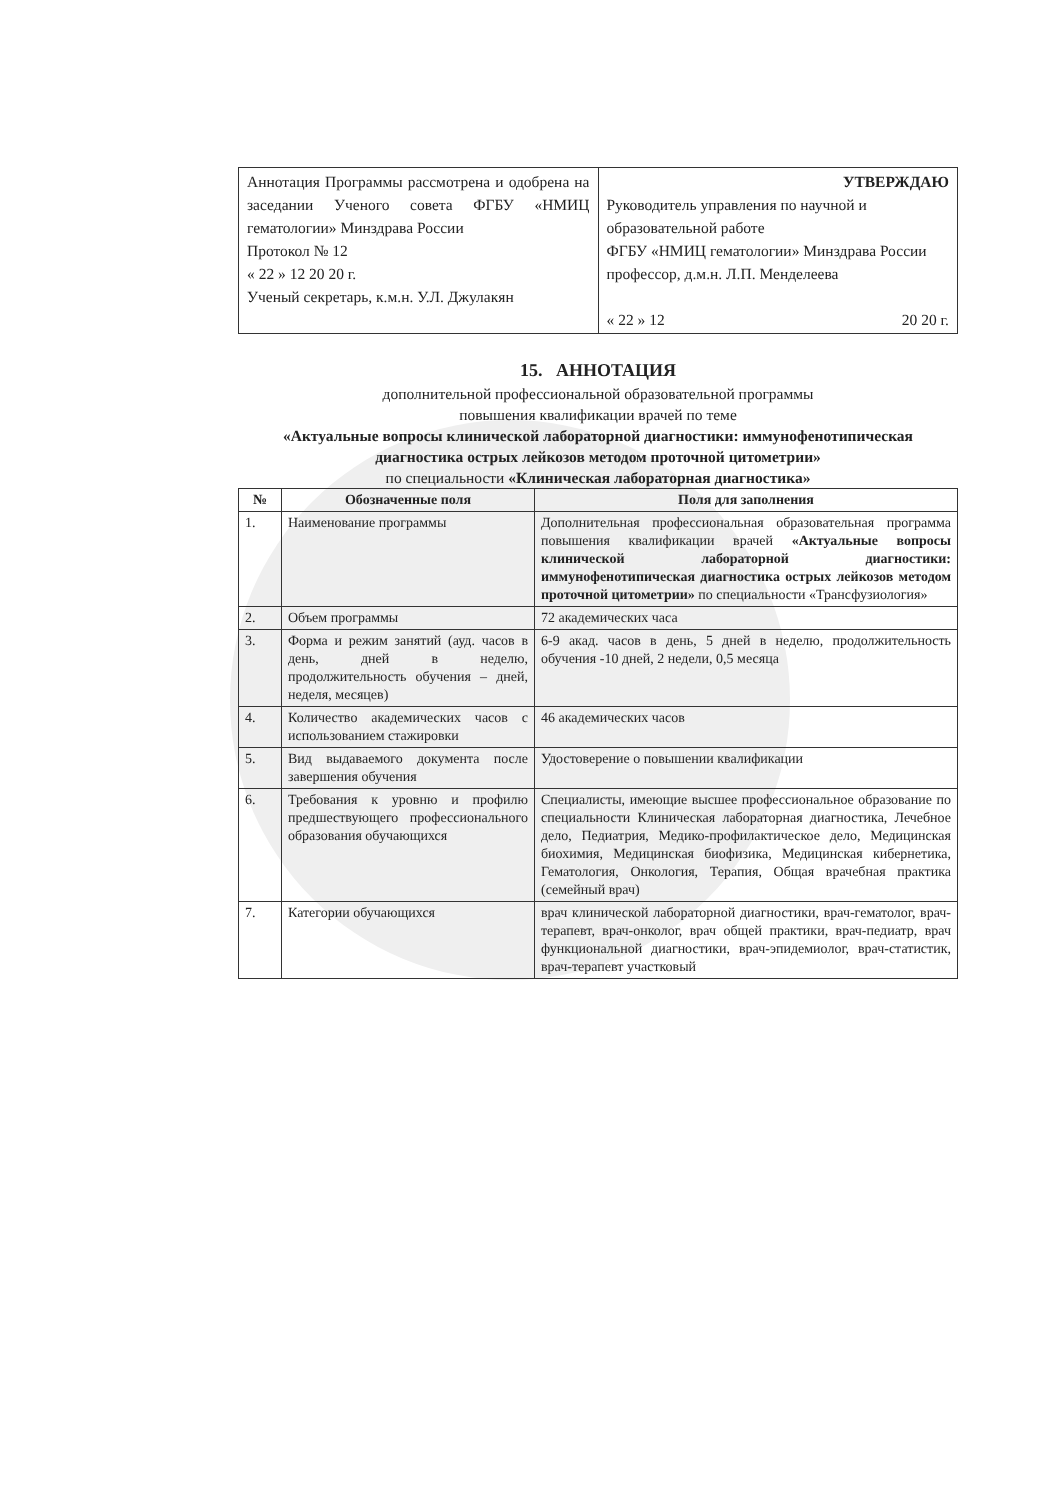| Аннотация Программы рассмотрена и одобрена на заседании Ученого совета ФГБУ «НМИЦ гематологии» Минздрава России Протокол № 12 « 22 » 12 20 20 г. Ученый секретарь, к.м.н. У.Л. Джулакян | УТВЕРЖДАЮ Руководитель управления по научной и образовательной работе ФГБУ «НМИЦ гематологии» Минздрава России профессор, д.м.н. Л.П. Менделеева « 22 » 12 20 20 г. |
15. АННОТАЦИЯ
дополнительной профессиональной образовательной программы
повышения квалификации врачей по теме
«Актуальные вопросы клинической лабораторной диагностики: иммунофенотипическая диагностика острых лейкозов методом проточной цитометрии»
по специальности «Клиническая лабораторная диагностика»
| № | Обозначенные поля | Поля для заполнения |
| --- | --- | --- |
| 1. | Наименование программы | Дополнительная профессиональная образовательная программа повышения квалификации врачей «Актуальные вопросы клинической лабораторной диагностики: иммунофенотипическая диагностика острых лейкозов методом проточной цитометрии» по специальности «Трансфузиология» |
| 2. | Объем программы | 72 академических часа |
| 3. | Форма и режим занятий (ауд. часов в день, дней в неделю, продолжительность обучения – дней, неделя, месяцев) | 6-9 акад. часов в день, 5 дней в неделю, продолжительность обучения -10 дней, 2 недели, 0,5 месяца |
| 4. | Количество академических часов с использованием стажировки | 46 академических часов |
| 5. | Вид выдаваемого документа после завершения обучения | Удостоверение о повышении квалификации |
| 6. | Требования к уровню и профилю предшествующего профессионального образования обучающихся | Специалисты, имеющие высшее профессиональное образование по специальности Клиническая лабораторная диагностика, Лечебное дело, Педиатрия, Медико-профилактическое дело, Медицинская биохимия, Медицинская биофизика, Медицинская кибернетика, Гематология, Онкология, Терапия, Общая врачебная практика (семейный врач) |
| 7. | Категории обучающихся | врач клинической лабораторной диагностики, врач-гематолог, врач-терапевт, врач-онколог, врач общей практики, врач-педиатр, врач функциональной диагностики, врач-эпидемиолог, врач-статистик, врач-терапевт участковый |